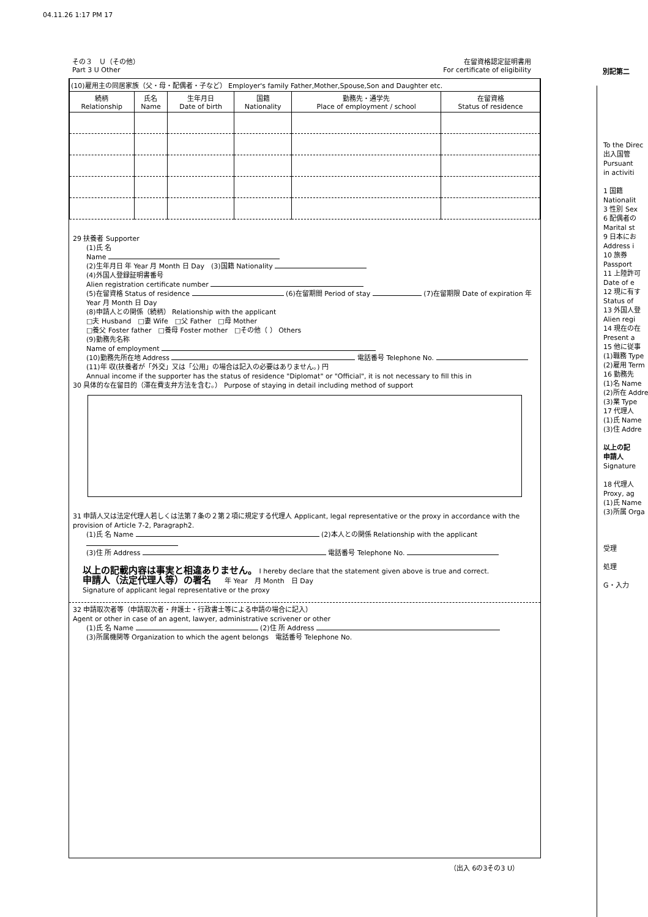04.11.26 1:17 PM 17
在留資格認定証明書用
For certificate of eligibility
その３　Ｕ（その他）
Part 3 U Other
別記第二
| (10)雇用主の同居家族（父・母・配偶者・子など） Employer's family Father,Mother,Spouse,Son and Daughter etc. | | | | | |
| 続柄 Relationship | 氏名 Name | 生年月日 Date of birth | 国籍 Nationality | 勤務先・通学先 Place of employment / school | 在留資格 Status of residence |
29 扶養者 Supporter
(1)氏 名
Name
(2)生年月日 年 Year 月 Month 日 Day　(3)国籍 Nationality
(4)外国人登録証明書番号
Alien registration certificate number
(5)在留資格 Status of residence (6)在留期間 Period of stay (7)在留期限 Date of expiration 年 Year 月 Month 日 Day
(8)申請人との関係（続柄） Relationship with the applicant
□夫 Husband　□妻 Wife　□父 Father　□母 Mother
□養父 Foster father　□養母 Foster mother　□その他（ ） Others
(9)勤務先名称
Name of employment
(10)勤務先所在地 Address 電話番号 Telephone No.
(11)年 収(扶養者が「外交」又は「公用」の場合は記入の必要はありません。) 円
Annual income if the supporter has the status of residence "Diplomat" or "Official", it is not necessary to fill this in
30 具体的な在留目的（滞在費支弁方法を含む。） Purpose of staying in detail including method of support
31 申請人又は法定代理人若しくは法第７条の２第２項に規定する代理人 Applicant, legal representative or the proxy in accordance with the provision of Article 7-2, Paragraph2.
(1)氏 名 Name (2)本人との関係 Relationship with the applicant
(3)住 所 Address 電話番号 Telephone No.
以上の記載内容は事実と相違ありません。 I hereby declare that the statement given above is true and correct.
申請人（法定代理人等）の署名　　年 Year　月 Month　日 Day
Signature of applicant legal representative or the proxy
32 申請取次者等（申請取次者・弁護士・行政書士等による申請の場合に記入）
Agent or other in case of an agent, lawyer, administrative scrivener or other
(1)氏 名 Name (2)住 所 Address
(3)所属機関等 Organization to which the agent belongs　電話番号 Telephone No.
（出入 6の3その3 U）
To the Direc
出入国管
Pursuant
in activiti
1 国籍 Nationalit
3 性別 Sex
6 配偶者の Marital st
9 日本にお Address i
10 旅券 Passport
11 上陸許可 Date of e
12 現に有す Status of
13 外国人登 Alien regi
14 現在の在 Present a
15 他に従事
(1)職務 Type
(2)雇用 Term
16 勤務先
(1)名 Name
(2)所在 Addre
(3)業 Type
17 代理人
(1)氏 Name
(3)住 Addre
以上の記
申請人
Signature
18 代理人 Proxy, ag
(1)氏 Name
(3)所属 Orga
受理
処理
G・入力